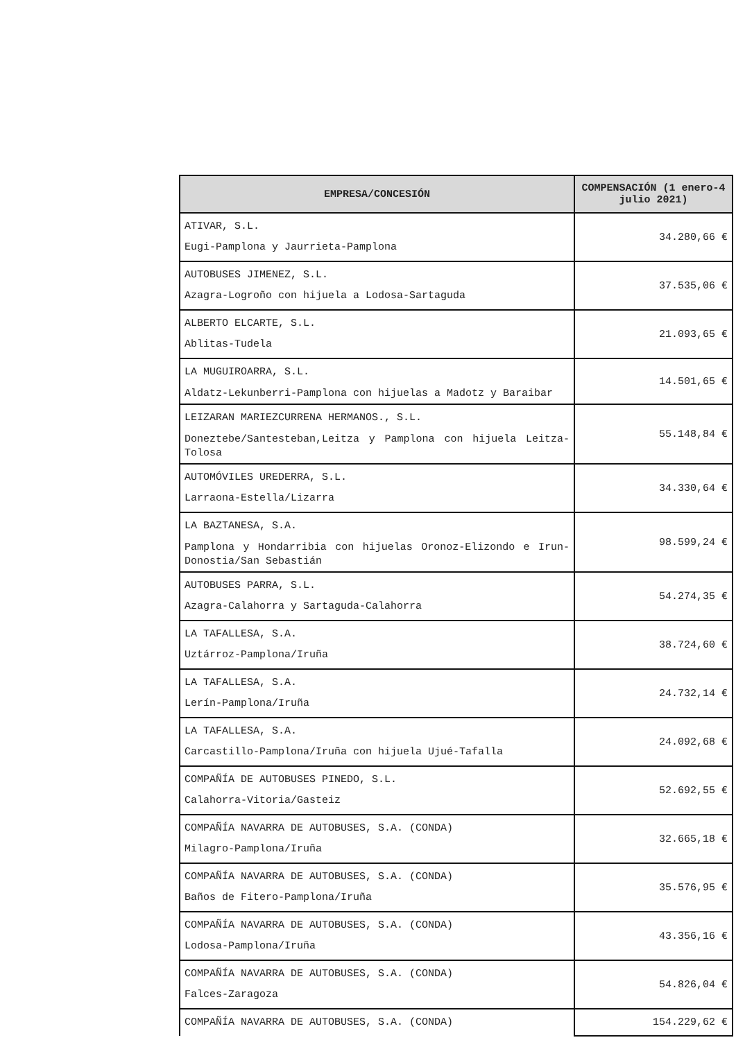| EMPRESA/CONCESIÓN | COMPENSACIÓN (1 enero-4 julio 2021) |
| --- | --- |
| ATIVAR, S.L. Eugi-Pamplona y Jaurrieta-Pamplona | 34.280,66 € |
| AUTOBUSES JIMENEZ, S.L. Azagra-Logroño con hijuela a Lodosa-Sartaguda | 37.535,06 € |
| ALBERTO ELCARTE, S.L. Ablitas-Tudela | 21.093,65 € |
| LA MUGUIROARRA, S.L. Aldatz-Lekunberri-Pamplona con hijuelas a Madotz y Baraibar | 14.501,65 € |
| LEIZARAN MARIEZCURRENA HERMANOS., S.L. Doneztebe/Santesteban,Leitza y Pamplona con hijuela Leitza-Tolosa | 55.148,84 € |
| AUTOMÓVILES UREDERRA, S.L. Larraona-Estella/Lizarra | 34.330,64 € |
| LA BAZTANESA, S.A. Pamplona y Hondarribia con hijuelas Oronoz-Elizondo e Irun-Donostia/San Sebastián | 98.599,24 € |
| AUTOBUSES PARRA, S.L. Azagra-Calahorra y Sartaguda-Calahorra | 54.274,35 € |
| LA TAFALLESA, S.A. Uztárroz-Pamplona/Iruña | 38.724,60 € |
| LA TAFALLESA, S.A. Lerín-Pamplona/Iruña | 24.732,14 € |
| LA TAFALLESA, S.A. Carcastillo-Pamplona/Iruña con hijuela Ujué-Tafalla | 24.092,68 € |
| COMPAÑÍA DE AUTOBUSES PINEDO, S.L. Calahorra-Vitoria/Gasteiz | 52.692,55 € |
| COMPAÑÍA NAVARRA DE AUTOBUSES, S.A. (CONDA) Milagro-Pamplona/Iruña | 32.665,18 € |
| COMPAÑÍA NAVARRA DE AUTOBUSES, S.A. (CONDA) Baños de Fitero-Pamplona/Iruña | 35.576,95 € |
| COMPAÑÍA NAVARRA DE AUTOBUSES, S.A. (CONDA) Lodosa-Pamplona/Iruña | 43.356,16 € |
| COMPAÑÍA NAVARRA DE AUTOBUSES, S.A. (CONDA) Falces-Zaragoza | 54.826,04 € |
| COMPAÑÍA NAVARRA DE AUTOBUSES, S.A. (CONDA) | 154.229,62 € |